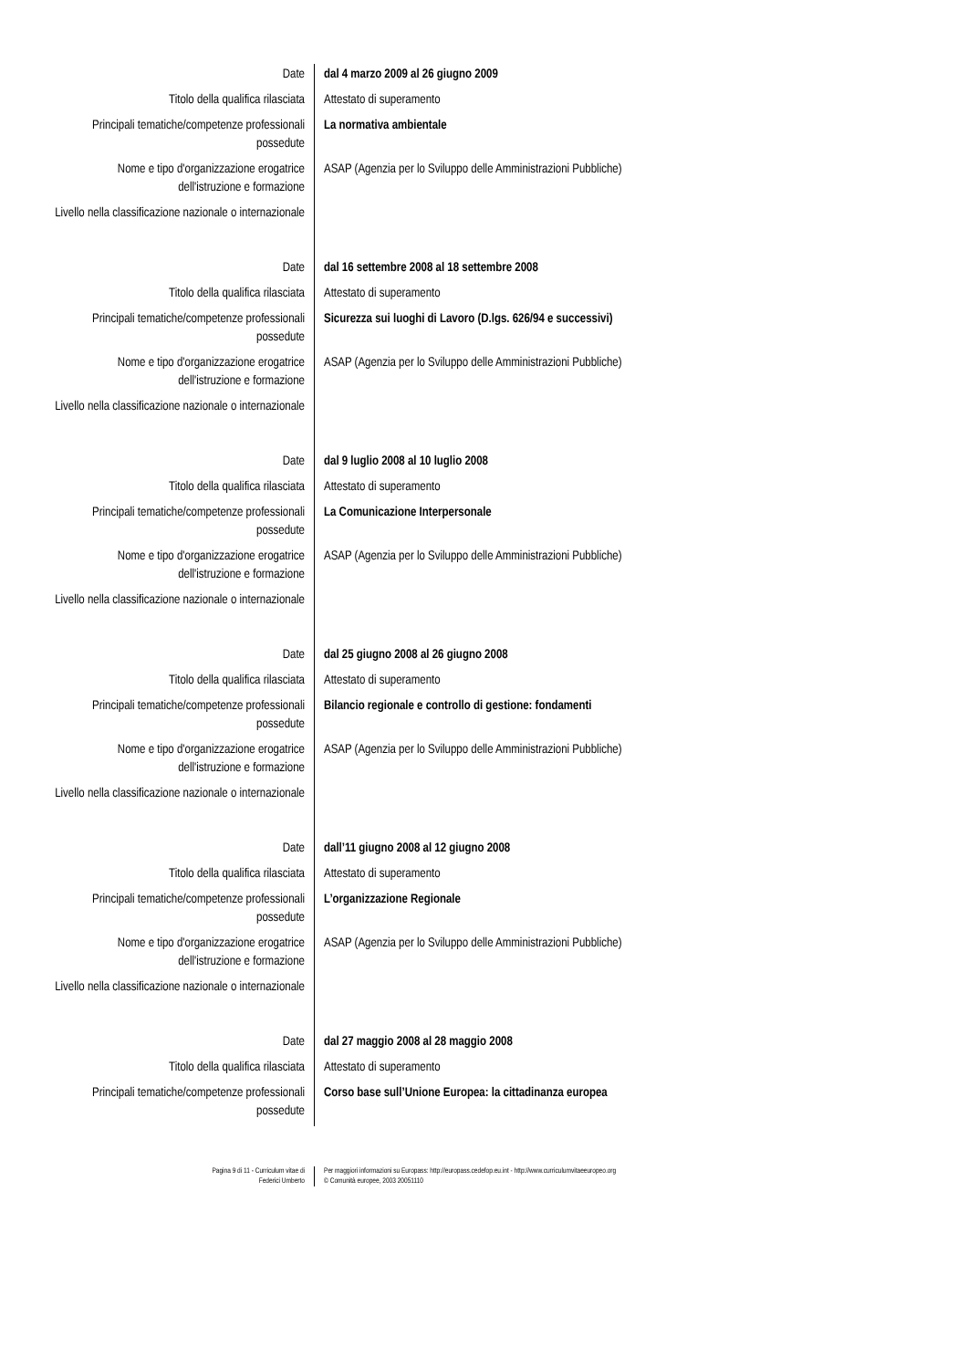| Date | dal 4 marzo 2009 al 26 giugno 2009 |
| Titolo della qualifica rilasciata | Attestato di superamento |
| Principali tematiche/competenze professionali possedute | La normativa ambientale |
| Nome e tipo d'organizzazione erogatrice dell'istruzione e formazione | ASAP (Agenzia per lo Sviluppo delle Amministrazioni Pubbliche) |
| Livello nella classificazione nazionale o internazionale | |
| Date | dal 16 settembre 2008 al 18 settembre 2008 |
| Titolo della qualifica rilasciata | Attestato di superamento |
| Principali tematiche/competenze professionali possedute | Sicurezza sui luoghi di Lavoro (D.lgs. 626/94 e successivi) |
| Nome e tipo d'organizzazione erogatrice dell'istruzione e formazione | ASAP (Agenzia per lo Sviluppo delle Amministrazioni Pubbliche) |
| Livello nella classificazione nazionale o internazionale | |
| Date | dal 9 luglio 2008 al 10 luglio 2008 |
| Titolo della qualifica rilasciata | Attestato di superamento |
| Principali tematiche/competenze professionali possedute | La Comunicazione Interpersonale |
| Nome e tipo d'organizzazione erogatrice dell'istruzione e formazione | ASAP (Agenzia per lo Sviluppo delle Amministrazioni Pubbliche) |
| Livello nella classificazione nazionale o internazionale | |
| Date | dal 25 giugno 2008 al 26 giugno 2008 |
| Titolo della qualifica rilasciata | Attestato di superamento |
| Principali tematiche/competenze professionali possedute | Bilancio regionale e controllo di gestione: fondamenti |
| Nome e tipo d'organizzazione erogatrice dell'istruzione e formazione | ASAP (Agenzia per lo Sviluppo delle Amministrazioni Pubbliche) |
| Livello nella classificazione nazionale o internazionale | |
| Date | dall’11 giugno 2008 al 12 giugno 2008 |
| Titolo della qualifica rilasciata | Attestato di superamento |
| Principali tematiche/competenze professionali possedute | L’organizzazione Regionale |
| Nome e tipo d'organizzazione erogatrice dell'istruzione e formazione | ASAP (Agenzia per lo Sviluppo delle Amministrazioni Pubbliche) |
| Livello nella classificazione nazionale o internazionale | |
| Date | dal 27 maggio 2008 al 28 maggio 2008 |
| Titolo della qualifica rilasciata | Attestato di superamento |
| Principali tematiche/competenze professionali possedute | Corso base sull’Unione Europea: la cittadinanza europea |
Pagina 9 di 11 - Curriculum vitae di
Federici Umberto
Per maggiori informazioni su Europass: http://europass.cedefop.eu.int - http://www.curriculumvitaeeuropeo.org
© Comunità europee, 2003 20051110